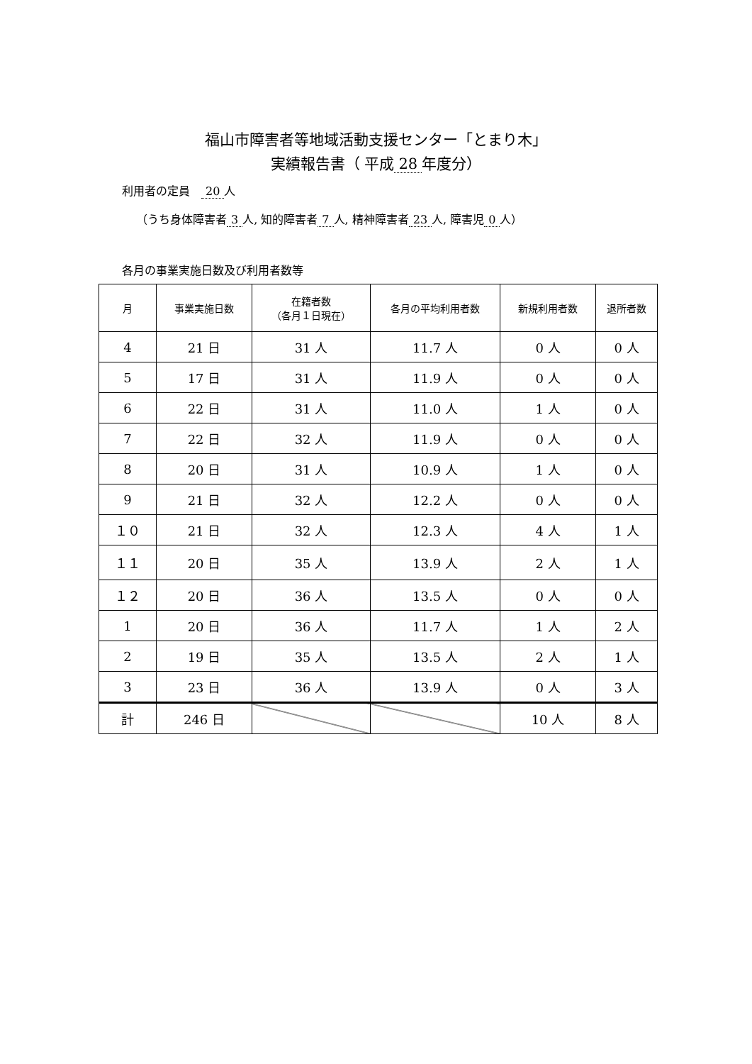福山市障害者等地域活動支援センター「とまり木」
実績報告書（ 平成 28 年度分）
利用者の定員　20 人
（うち身体障害者 3 人, 知的障害者 7 人, 精神障害者 23 人, 障害児 0 人）
各月の事業実施日数及び利用者数等
| 月 | 事業実施日数 | 在籍者数 （各月１日現在） | 各月の平均利用者数 | 新規利用者数 | 退所者数 |
| --- | --- | --- | --- | --- | --- |
| 4 | 21 日 | 31 人 | 11.7 人 | 0 人 | 0 人 |
| 5 | 17 日 | 31 人 | 11.9 人 | 0 人 | 0 人 |
| 6 | 22 日 | 31 人 | 11.0 人 | 1 人 | 0 人 |
| 7 | 22 日 | 32 人 | 11.9 人 | 0 人 | 0 人 |
| 8 | 20 日 | 31 人 | 10.9 人 | 1 人 | 0 人 |
| 9 | 21 日 | 32 人 | 12.2 人 | 0 人 | 0 人 |
| １０ | 21 日 | 32 人 | 12.3 人 | 4 人 | 1 人 |
| １１ | 20 日 | 35 人 | 13.9 人 | 2 人 | 1 人 |
| １２ | 20 日 | 36 人 | 13.5 人 | 0 人 | 0 人 |
| 1 | 20 日 | 36 人 | 11.7 人 | 1 人 | 2 人 |
| 2 | 19 日 | 35 人 | 13.5 人 | 2 人 | 1 人 |
| 3 | 23 日 | 36 人 | 13.9 人 | 0 人 | 3 人 |
| 計 | 246 日 | | | 10 人 | 8 人 |